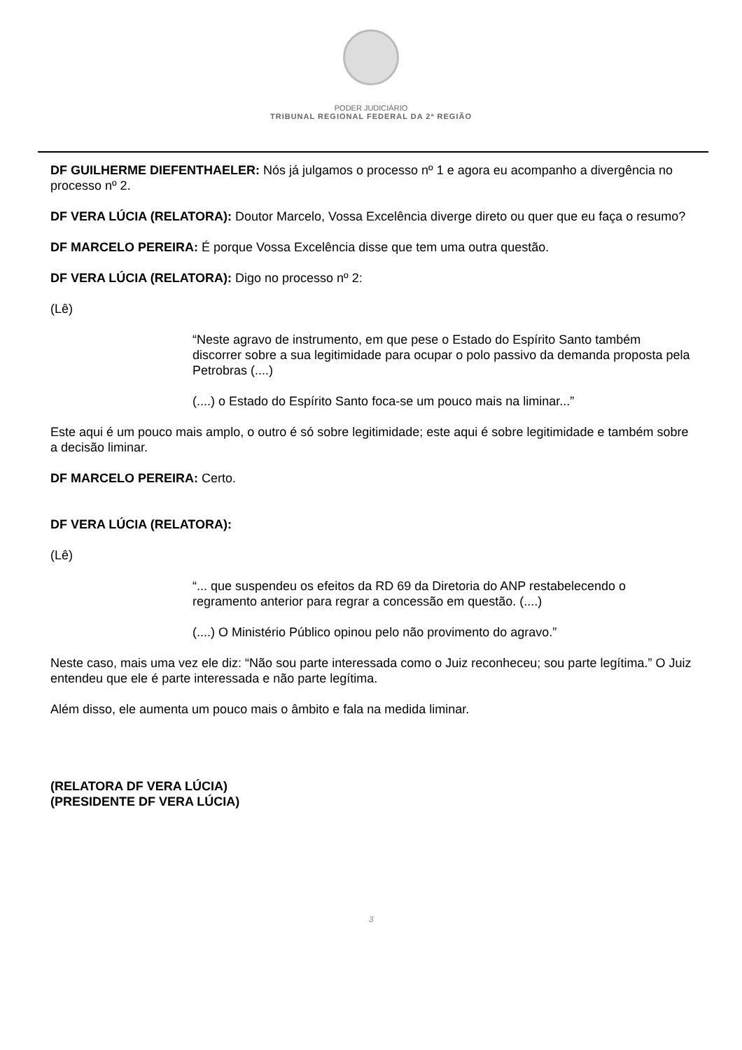PODER JUDICIÁRIO
TRIBUNAL REGIONAL FEDERAL DA 2ª REGIÃO
DF GUILHERME DIEFENTHAELER: Nós já julgamos o processo nº 1 e agora eu acompanho a divergência no processo nº 2.
DF VERA LÚCIA (RELATORA): Doutor Marcelo, Vossa Excelência diverge direto ou quer que eu faça o resumo?
DF MARCELO PEREIRA: É porque Vossa Excelência disse que tem uma outra questão.
DF VERA LÚCIA (RELATORA): Digo no processo nº 2:
(Lê)
“Neste agravo de instrumento, em que pese o Estado do Espírito Santo também discorrer sobre a sua legitimidade para ocupar o polo passivo da demanda proposta pela Petrobras (....)
(....) o Estado do Espírito Santo foca-se um pouco mais na liminar...”
Este aqui é um pouco mais amplo, o outro é só sobre legitimidade; este aqui é sobre legitimidade e também sobre a decisão liminar.
DF MARCELO PEREIRA: Certo.
DF VERA LÚCIA (RELATORA):
(Lê)
“... que suspendeu os efeitos da RD 69 da Diretoria do ANP restabelecendo o regramento anterior para regrar a concessão em questão. (....)
(....) O Ministério Público opinou pelo não provimento do agravo.”
Neste caso, mais uma vez ele diz: “Não sou parte interessada como o Juiz reconheceu; sou parte legítima.” O Juiz entendeu que ele é parte interessada e não parte legítima.
Além disso, ele aumenta um pouco mais o âmbito e fala na medida liminar.
(RELATORA DF VERA LÚCIA)
(PRESIDENTE DF VERA LÚCIA)
3